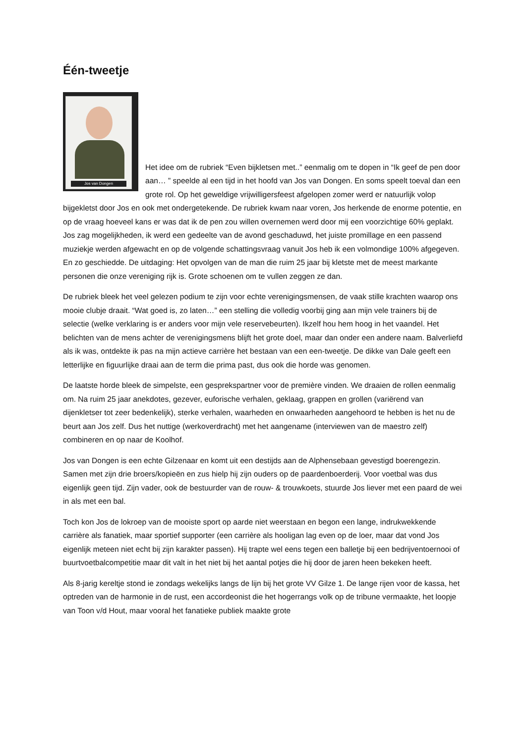Één-tweetje
Jos van Dongen
Het idee om de rubriek “Even bijkletsen met..” eenmalig om te dopen in “Ik geef de pen door aan… ” speelde al een tijd in het hoofd van Jos van Dongen. En soms speelt toeval dan een grote rol. Op het geweldige vrijwilligersfeest afgelopen zomer werd er natuurlijk volop bijgekletst door Jos en ook met ondergetekende. De rubriek kwam naar voren, Jos herkende de enorme potentie, en op de vraag hoeveel kans er was dat ik de pen zou willen overnemen werd door mij een voorzichtige 60% geplakt. Jos zag mogelijkheden, ik werd een gedeelte van de avond geschaduwd, het juiste promillage en een passend muziekje werden afgewacht en op de volgende schattingsvraag vanuit Jos heb ik een volmondige 100% afgegeven. En zo geschiedde. De uitdaging: Het opvolgen van de man die ruim 25 jaar bij kletste met de meest markante personen die onze vereniging rijk is. Grote schoenen om te vullen zeggen ze dan.
De rubriek bleek het veel gelezen podium te zijn voor echte verenigingsmensen, de vaak stille krachten waarop ons mooie clubje draait. “Wat goed is, zo laten…” een stelling die volledig voorbij ging aan mijn vele trainers bij de selectie (welke verklaring is er anders voor mijn vele reservebeurten). Ikzelf hou hem hoog in het vaandel. Het belichten van de mens achter de verenigingsmens blijft het grote doel, maar dan onder een andere naam. Balverliefd als ik was, ontdekte ik pas na mijn actieve carrière het bestaan van een een-tweetje. De dikke van Dale geeft een letterlijke en figuurlijke draai aan de term die prima past, dus ook die horde was genomen.
De laatste horde bleek de simpelste, een gesprekspartner voor de première vinden. We draaien de rollen eenmalig om. Na ruim 25 jaar anekdotes, gezever, euforische verhalen, geklaag, grappen en grollen (variërend van dijenkletser tot zeer bedenkelijk), sterke verhalen, waarheden en onwaarheden aangehoord te hebben is het nu de beurt aan Jos zelf. Dus het nuttige (werkoverdracht) met het aangename (interviewen van de maestro zelf) combineren en op naar de Koolhof.
Jos van Dongen is een echte Gilzenaar en komt uit een destijds aan de Alphensebaan gevestigd boerengezin. Samen met zijn drie broers/kopieën en zus hielp hij zijn ouders op de paardenboerderij. Voor voetbal was dus eigenlijk geen tijd. Zijn vader, ook de bestuurder van de rouw- & trouwkoets, stuurde Jos liever met een paard de wei in als met een bal.
Toch kon Jos de lokroep van de mooiste sport op aarde niet weerstaan en begon een lange, indrukwekkende carrière als fanatiek, maar sportief supporter (een carrière als hooligan lag even op de loer, maar dat vond Jos eigenlijk meteen niet echt bij zijn karakter passen). Hij trapte wel eens tegen een balletje bij een bedrijventoernooi of buurtvoetbalcompetitie maar dit valt in het niet bij het aantal potjes die hij door de jaren heen bekeken heeft.
Als 8-jarig kereltje stond ie zondags wekelijks langs de lijn bij het grote VV Gilze 1. De lange rijen voor de kassa, het optreden van de harmonie in de rust, een accordeonist die het hogerrangs volk op de tribune vermaakte, het loopje van Toon v/d Hout, maar vooral het fanatieke publiek maakte grote